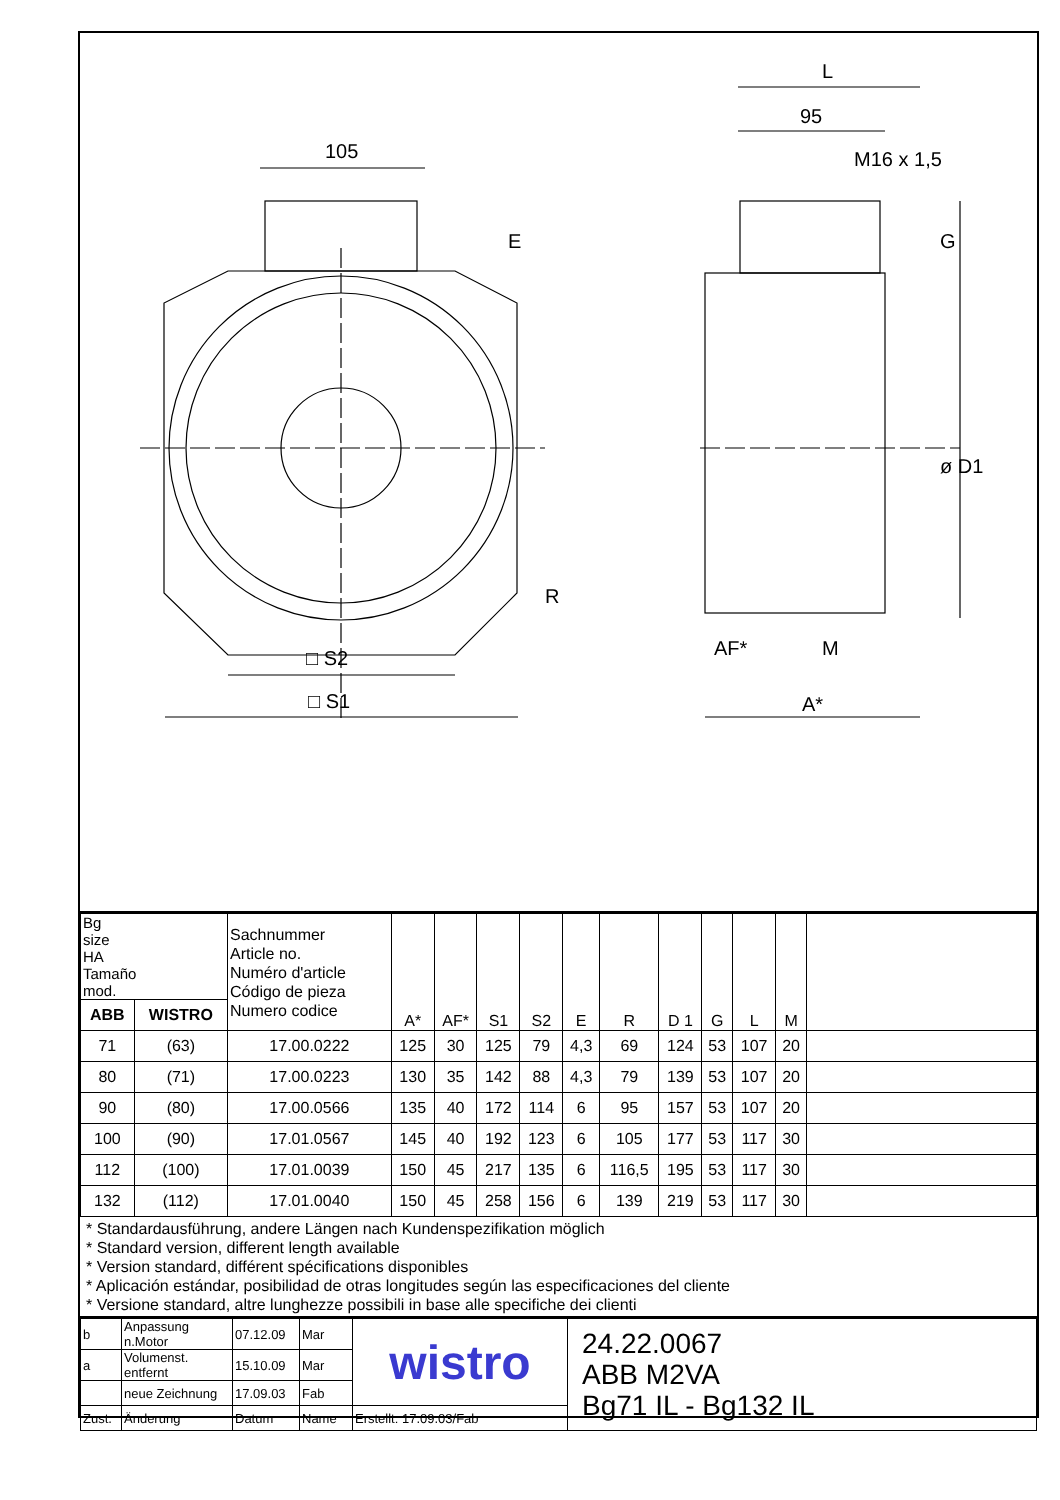105
E
R
□ S2
□ S1
L
95
M16 x 1,5
G
ø D1
AF*
M
A*
| Bg size HA Tamaño mod. | | Sachnummer Article no. Numéro d'article Código de pieza Numero codice | A* | AF* | S1 | S2 | E | R | D 1 | G | L | M | |
| ABB | WISTRO | | | | | | | | | | | | |
| 71 | (63) | 17.00.0222 | 125 | 30 | 125 | 79 | 4,3 | 69 | 124 | 53 | 107 | 20 | |
| 80 | (71) | 17.00.0223 | 130 | 35 | 142 | 88 | 4,3 | 79 | 139 | 53 | 107 | 20 | |
| 90 | (80) | 17.00.0566 | 135 | 40 | 172 | 114 | 6 | 95 | 157 | 53 | 107 | 20 | |
| 100 | (90) | 17.01.0567 | 145 | 40 | 192 | 123 | 6 | 105 | 177 | 53 | 117 | 30 | |
| 112 | (100) | 17.01.0039 | 150 | 45 | 217 | 135 | 6 | 116,5 | 195 | 53 | 117 | 30 | |
| 132 | (112) | 17.01.0040 | 150 | 45 | 258 | 156 | 6 | 139 | 219 | 53 | 117 | 30 | |
* Standardausführung, andere Längen nach Kundenspezifikation möglich
* Standard version, different length available
* Version standard, différent spécifications disponibles
* Aplicación estándar, posibilidad de otras longitudes según las especificaciones del cliente
* Versione standard, altre lunghezze possibili in base alle specifiche dei clienti
| b | Anpassung n.Motor | 07.12.09 | Mar | wistro | 24.22.0067 ABB M2VA Bg71 IL - Bg132 IL |
| a | Volumenst. entfernt | 15.10.09 | Mar | | |
| | neue Zeichnung | 17.09.03 | Fab | | |
| Zust. | Änderung | Datum | Name | Erstellt: 17.09.03/Fab | |